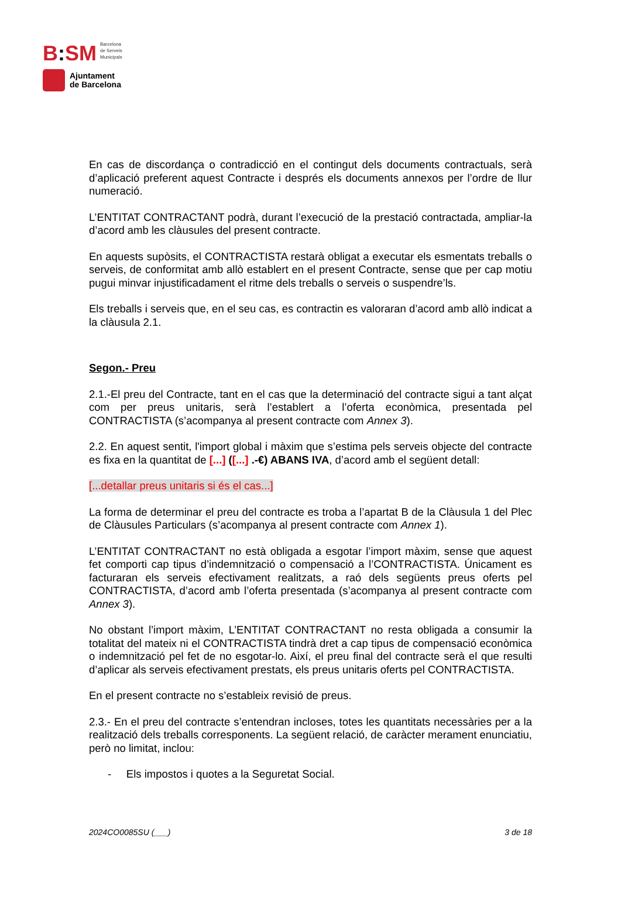B: SM
Barcelona
de Serveis
Municipals
Ajuntament
de Barcelona
En cas de discordança o contradicció en el contingut dels documents contractuals, serà d’aplicació preferent aquest Contracte i després els documents annexos per l’ordre de llur numeració.
L’ENTITAT CONTRACTANT podrà, durant l’execució de la prestació contractada, ampliar-la d’acord amb les clàusules del present contracte.
En aquests supòsits, el CONTRACTISTA restarà obligat a executar els esmentats treballs o serveis, de conformitat amb allò establert en el present Contracte, sense que per cap motiu pugui minvar injustificadament el ritme dels treballs o serveis o suspendre’ls.
Els treballs i serveis que, en el seu cas, es contractin es valoraran d’acord amb allò indicat a la clàusula 2.1.
Segon.- Preu
2.1.-El preu del Contracte, tant en el cas que la determinació del contracte sigui a tant alçat com per preus unitaris, serà l’establert a l’oferta econòmica, presentada pel CONTRACTISTA (s’acompanya al present contracte com Annex 3).
2.2. En aquest sentit, l'import global i màxim que s’estima pels serveis objecte del contracte es fixa en la quantitat de [...] ([...] .-€) ABANS IVA, d’acord amb el següent detall:
[...detallar preus unitaris si és el cas...]
La forma de determinar el preu del contracte es troba a l’apartat B de la Clàusula 1 del Plec de Clàusules Particulars (s’acompanya al present contracte com Annex 1).
L’ENTITAT CONTRACTANT no està obligada a esgotar l’import màxim, sense que aquest fet comporti cap tipus d’indemnització o compensació a l’CONTRACTISTA. Únicament es facturaran els serveis efectivament realitzats, a raó dels següents preus oferts pel CONTRACTISTA, d’acord amb l’oferta presentada (s’acompanya al present contracte com Annex 3).
No obstant l’import màxim, L’ENTITAT CONTRACTANT no resta obligada a consumir la totalitat del mateix ni el CONTRACTISTA tindrà dret a cap tipus de compensació econòmica o indemnització pel fet de no esgotar-lo. Així, el preu final del contracte serà el que resulti d’aplicar als serveis efectivament prestats, els preus unitaris oferts pel CONTRACTISTA.
En el present contracte no s’estableix revisió de preus.
2.3.- En el preu del contracte s’entendran incloses, totes les quantitats necessàries per a la realització dels treballs corresponents. La següent relació, de caràcter merament enunciatiu, però no limitat, inclou:
- Els impostos i quotes a la Seguretat Social.
2024CO0085SU (___) 3 de 18